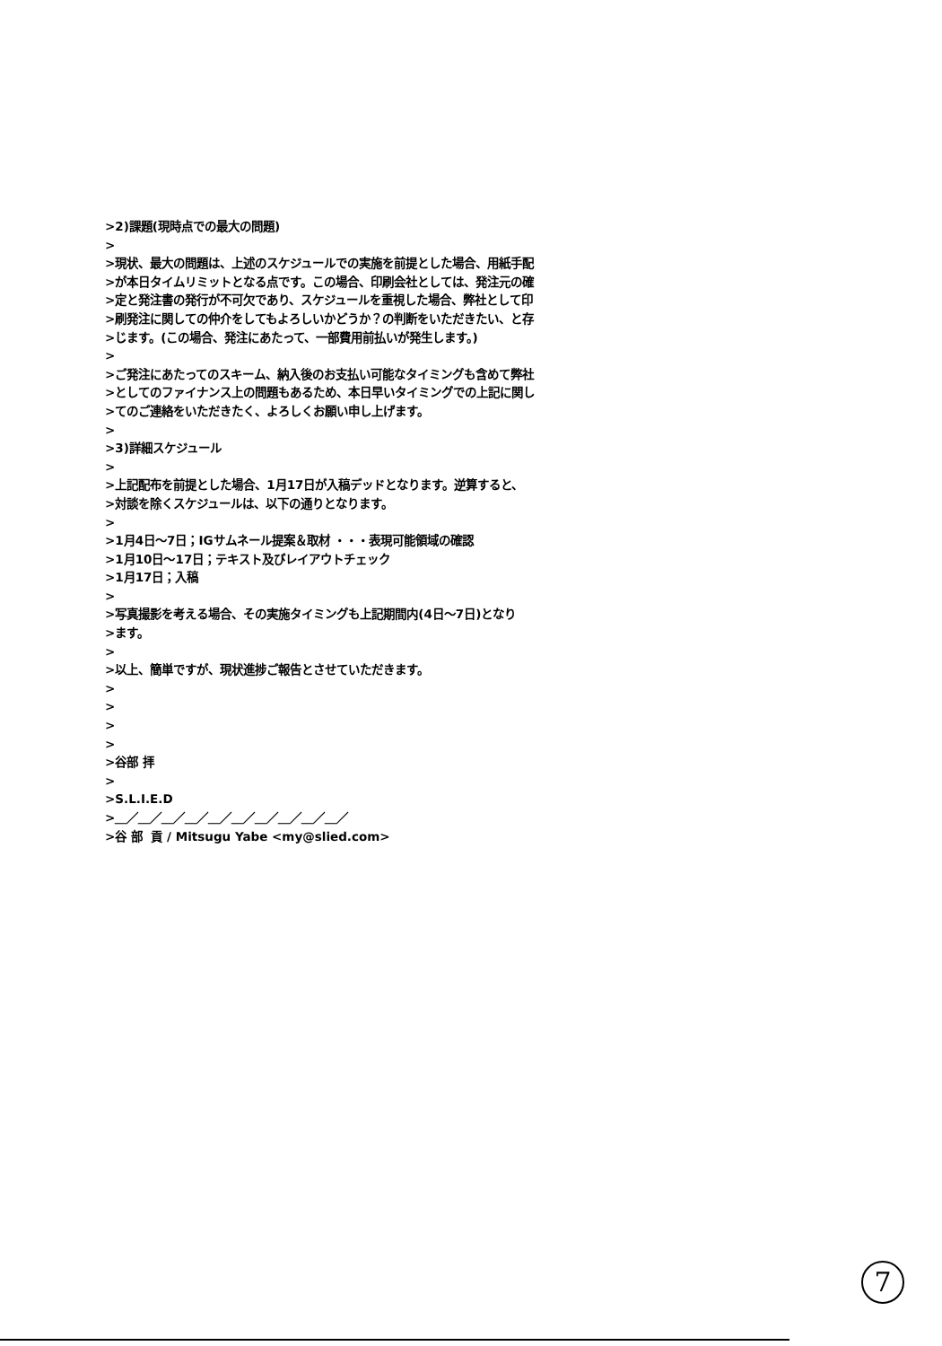>2)課題(現時点での最大の問題) > >現状、最大の問題は、上述のスケジュールでの実施を前提とした場合、用紙手配 >が本日タイムリミットとなる点です。この場合、印刷会社としては、発注元の確 >定と発注書の発行が不可欠であり、スケジュールを重視した場合、弊社として印 >刷発注に関しての仲介をしてもよろしいかどうか？の判断をいただきたい、と存 >じます。(この場合、発注にあたって、一部費用前払いが発生します。) > >ご発注にあたってのスキーム、納入後のお支払い可能なタイミングも含めて弊社 >としてのファイナンス上の問題もあるため、本日早いタイミングでの上記に関し >てのご連絡をいただきたく、よろしくお願い申し上げます。 > >3)詳細スケジュール > >上記配布を前提とした場合、1月17日が入稿デッドとなります。逆算すると、 >対談を除くスケジュールは、以下の通りとなります。 > >1月4日～7日；IGサムネール提案＆取材 ・・・表現可能領域の確認 >1月10日～17日；テキスト及びレイアウトチェック >1月17日；入稿 > >写真撮影を考える場合、その実施タイミングも上記期間内(4日～7日)となり >ます。 > >以上、簡単ですが、現状進捗ご報告とさせていただきます。 > > > > >谷部 拝 > >S.L.I.E.D >＿／＿／＿／＿／＿／＿／＿／＿／＿／＿／ >谷 部 貢 / Mitsugu Yabe <my@slied.com>
7